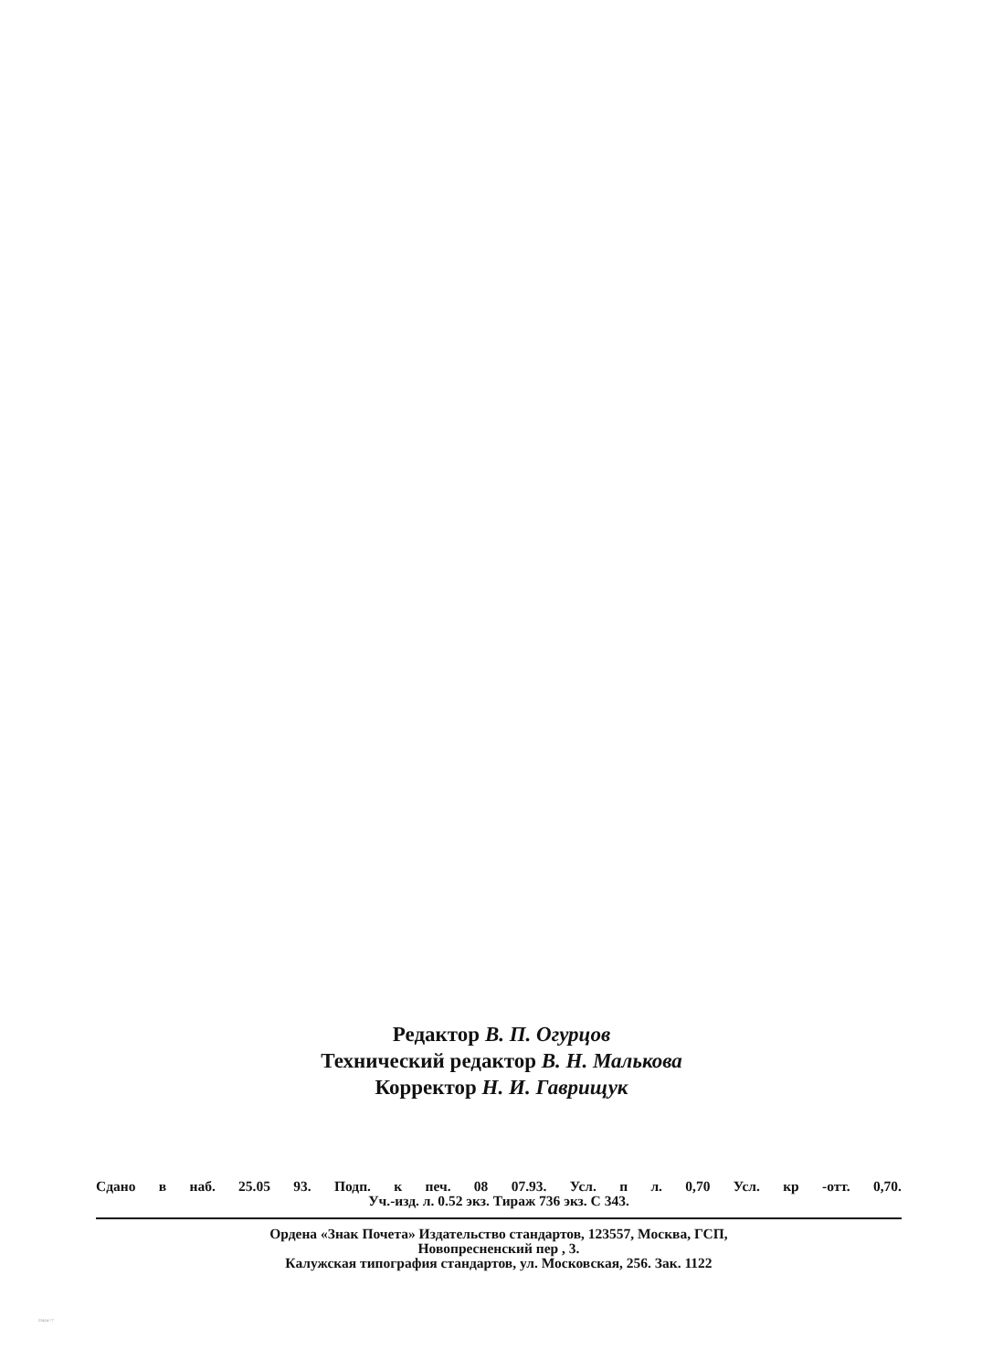Редактор В. П. Огурцов
Технический редактор В. Н. Малькова
Корректор Н. И. Гаврищук
Сдано в наб. 25.05 93. Подп. к печ. 08 07.93. Усл. п л. 0,70 Усл. кр -отт. 0,70.
Уч.-изд. л. 0.52 экз. Тираж 736 экз. С 343.
Ордена «Знак Почета» Издательство стандартов, 123557, Москва, ГСП,
Новопресненский пер , 3.
Калужская типография стандартов, ул. Московская, 256. Зак. 1122
23414-77